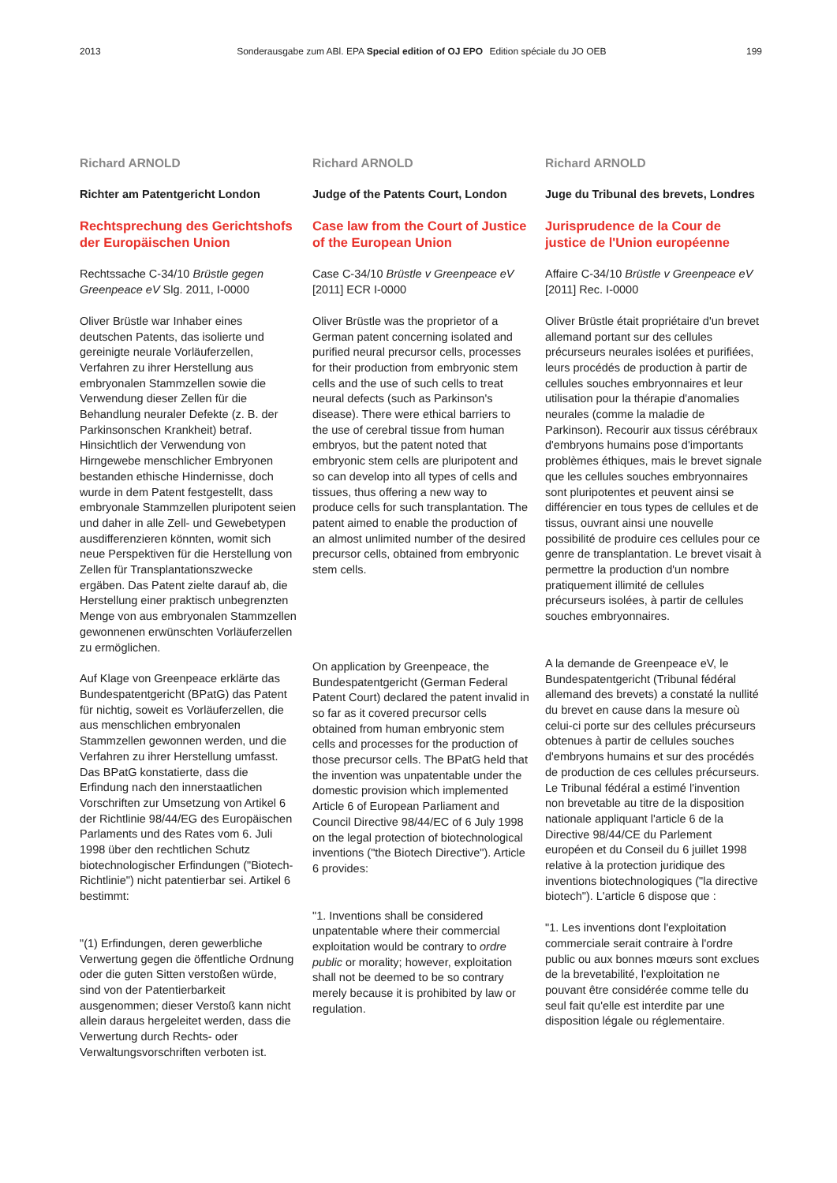2013 Sonderausgabe zum ABl. EPA Special edition of OJ EPO Edition spéciale du JO OEB 199
Richard ARNOLD
Richter am Patentgericht London
Rechtsprechung des Gerichtshofs der Europäischen Union
Rechtssache C-34/10 Brüstle gegen Greenpeace eV Slg. 2011, I-0000
Oliver Brüstle war Inhaber eines deutschen Patents, das isolierte und gereinigte neurale Vorläuferzellen, Verfahren zu ihrer Herstellung aus embryonalen Stammzellen sowie die Verwendung dieser Zellen für die Behandlung neuraler Defekte (z. B. der Parkinsonschen Krankheit) betraf. Hinsichtlich der Verwendung von Hirngewebe menschlicher Embryonen bestanden ethische Hindernisse, doch wurde in dem Patent festgestellt, dass embryonale Stammzellen pluripotent seien und daher in alle Zell- und Gewebetypen ausdifferenzieren könnten, womit sich neue Perspektiven für die Herstellung von Zellen für Transplantationszwecke ergäben. Das Patent zielte darauf ab, die Herstellung einer praktisch unbegrenzten Menge von aus embryonalen Stammzellen gewonnenen erwünschten Vorläuferzellen zu ermöglichen.
Auf Klage von Greenpeace erklärte das Bundespatentgericht (BPatG) das Patent für nichtig, soweit es Vorläuferzellen, die aus menschlichen embryonalen Stammzellen gewonnen werden, und die Verfahren zu ihrer Herstellung umfasst. Das BPatG konstatierte, dass die Erfindung nach den innerstaatlichen Vorschriften zur Umsetzung von Artikel 6 der Richtlinie 98/44/EG des Europäischen Parlaments und des Rates vom 6. Juli 1998 über den rechtlichen Schutz biotechnologischer Erfindungen ("Biotech-Richtlinie") nicht patentierbar sei. Artikel 6 bestimmt:
"(1) Erfindungen, deren gewerbliche Verwertung gegen die öffentliche Ordnung oder die guten Sitten verstoßen würde, sind von der Patentierbarkeit ausgenommen; dieser Verstoß kann nicht allein daraus hergeleitet werden, dass die Verwertung durch Rechts- oder Verwaltungsvorschriften verboten ist.
Richard ARNOLD
Judge of the Patents Court, London
Case law from the Court of Justice of the European Union
Case C-34/10 Brüstle v Greenpeace eV [2011] ECR I-0000
Oliver Brüstle was the proprietor of a German patent concerning isolated and purified neural precursor cells, processes for their production from embryonic stem cells and the use of such cells to treat neural defects (such as Parkinson's disease). There were ethical barriers to the use of cerebral tissue from human embryos, but the patent noted that embryonic stem cells are pluripotent and so can develop into all types of cells and tissues, thus offering a new way to produce cells for such transplantation. The patent aimed to enable the production of an almost unlimited number of the desired precursor cells, obtained from embryonic stem cells.
On application by Greenpeace, the Bundespatentgericht (German Federal Patent Court) declared the patent invalid in so far as it covered precursor cells obtained from human embryonic stem cells and processes for the production of those precursor cells. The BPatG held that the invention was unpatentable under the domestic provision which implemented Article 6 of European Parliament and Council Directive 98/44/EC of 6 July 1998 on the legal protection of biotechnological inventions ("the Biotech Directive"). Article 6 provides:
"1. Inventions shall be considered unpatentable where their commercial exploitation would be contrary to ordre public or morality; however, exploitation shall not be deemed to be so contrary merely because it is prohibited by law or regulation.
Richard ARNOLD
Juge du Tribunal des brevets, Londres
Jurisprudence de la Cour de justice de l'Union européenne
Affaire C-34/10 Brüstle v Greenpeace eV [2011] Rec. I-0000
Oliver Brüstle était propriétaire d'un brevet allemand portant sur des cellules précurseurs neurales isolées et purifiées, leurs procédés de production à partir de cellules souches embryonnaires et leur utilisation pour la thérapie d'anomalies neurales (comme la maladie de Parkinson). Recourir aux tissus cérébraux d'embryons humains pose d'importants problèmes éthiques, mais le brevet signale que les cellules souches embryonnaires sont pluripotentes et peuvent ainsi se différencier en tous types de cellules et de tissus, ouvrant ainsi une nouvelle possibilité de produire ces cellules pour ce genre de transplantation. Le brevet visait à permettre la production d'un nombre pratiquement illimité de cellules précurseurs isolées, à partir de cellules souches embryonnaires.
A la demande de Greenpeace eV, le Bundespatentgericht (Tribunal fédéral allemand des brevets) a constaté la nullité du brevet en cause dans la mesure où celui-ci porte sur des cellules précurseurs obtenues à partir de cellules souches d'embryons humains et sur des procédés de production de ces cellules précurseurs. Le Tribunal fédéral a estimé l'invention non brevetable au titre de la disposition nationale appliquant l'article 6 de la Directive 98/44/CE du Parlement européen et du Conseil du 6 juillet 1998 relative à la protection juridique des inventions biotechnologiques ("la directive biotech"). L'article 6 dispose que :
"1. Les inventions dont l'exploitation commerciale serait contraire à l'ordre public ou aux bonnes mœurs sont exclues de la brevetabilité, l'exploitation ne pouvant être considérée comme telle du seul fait qu'elle est interdite par une disposition légale ou réglementaire.